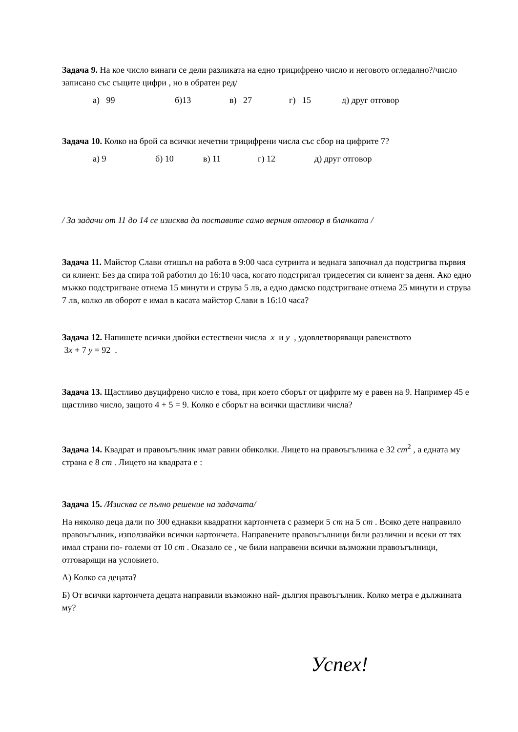Задача 9. На кое число винаги се дели разликата на едно трицифрено число и неговото огледално?/число записано със същите цифри , но в обратен ред/
а) 99 б)13 в) 27 г) 15 д) друг отговор
Задача 10. Колко на брой са всички нечетни трицифрени числа със сбор на цифрите 7?
а) 9 б) 10 в) 11 г) 12 д) друг отговор
/ За задачи от 11 до 14 се изисква да поставите само верния отговор в бланката /
Задача 11. Майстор Слави отишъл на работа в 9:00 часа сутринта и веднага започнал да подстригва първия си клиент. Без да спира той работил до 16:10 часа, когато подстригал тридесетия си клиент за деня. Ако едно мъжко подстригване отнема 15 минути и струва 5 лв, а едно дамско подстригване отнема 25 минути и струва 7 лв, колко лв оборот е имал в касата майстор Слави в 16:10 часа?
Задача 12. Напишете всички двойки естествени числа x и y , удовлетворяващи равенството
3x + 7 y = 92 .
Задача 13. Щастливо двуцифрено число е това, при което сборът от цифрите му е равен на 9. Например 45 е щастливо число, защото 4 + 5 = 9. Колко е сборът на всички щастливи числа?
Задача 14. Квадрат и правоъгълник имат равни обиколки. Лицето на правоъгълника е 32 cm<sup>2</sup> , а едната му страна е 8 cm . Лицето на квадрата е :
Задача 15. /Изисква се пълно решение на задачата/
На няколко деца дали по 300 еднакви квадратни картончета с размери 5 cm на 5 cm . Всяко дете направило правоъгълник, използвайки всички картончета. Направените правоъгълници били различни и всеки от тях имал страни по- големи от 10 cm . Оказало се , че били направени всички възможни правоъгълници, отговарящи на условието.
А) Колко са децата?
Б) От всички картончета децата направили възможно най- дългия правоъгълник. Колко метра е дължината му?
Успех!